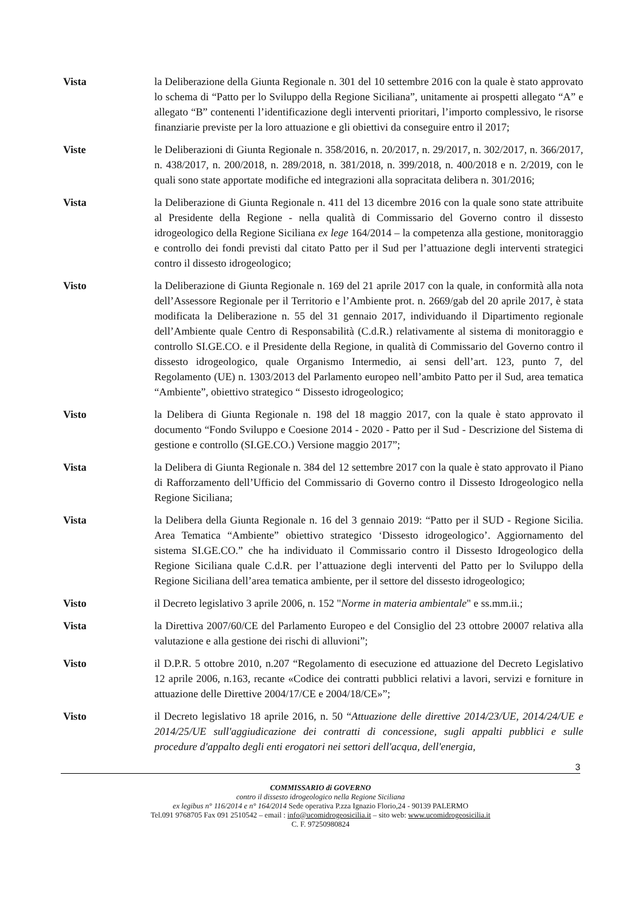Vista la Deliberazione della Giunta Regionale n. 301 del 10 settembre 2016 con la quale è stato approvato lo schema di “Patto per lo Sviluppo della Regione Siciliana”, unitamente ai prospetti allegato “A” e allegato “B” contenenti l’identificazione degli interventi prioritari, l’importo complessivo, le risorse finanziarie previste per la loro attuazione e gli obiettivi da conseguire entro il 2017;
Viste le Deliberazioni di Giunta Regionale n. 358/2016, n. 20/2017, n. 29/2017, n. 302/2017, n. 366/2017, n. 438/2017, n. 200/2018, n. 289/2018, n. 381/2018, n. 399/2018, n. 400/2018 e n. 2/2019, con le quali sono state apportate modifiche ed integrazioni alla sopracitata delibera n. 301/2016;
Vista la Deliberazione di Giunta Regionale n. 411 del 13 dicembre 2016 con la quale sono state attribuite al Presidente della Regione - nella qualità di Commissario del Governo contro il dissesto idrogeologico della Regione Siciliana ex lege 164/2014 – la competenza alla gestione, monitoraggio e controllo dei fondi previsti dal citato Patto per il Sud per l’attuazione degli interventi strategici contro il dissesto idrogeologico;
Visto la Deliberazione di Giunta Regionale n. 169 del 21 aprile 2017 con la quale, in conformità alla nota dell’Assessore Regionale per il Territorio e l’Ambiente prot. n. 2669/gab del 20 aprile 2017, è stata modificata la Deliberazione n. 55 del 31 gennaio 2017, individuando il Dipartimento regionale dell’Ambiente quale Centro di Responsabilità (C.d.R.) relativamente al sistema di monitoraggio e controllo SI.GE.CO. e il Presidente della Regione, in qualità di Commissario del Governo contro il dissesto idrogeologico, quale Organismo Intermedio, ai sensi dell’art. 123, punto 7, del Regolamento (UE) n. 1303/2013 del Parlamento europeo nell’ambito Patto per il Sud, area tematica “Ambiente”, obiettivo strategico “ Dissesto idrogeologico;
Visto la Delibera di Giunta Regionale n. 198 del 18 maggio 2017, con la quale è stato approvato il documento “Fondo Sviluppo e Coesione 2014 - 2020 - Patto per il Sud - Descrizione del Sistema di gestione e controllo (SI.GE.CO.) Versione maggio 2017”;
Vista la Delibera di Giunta Regionale n. 384 del 12 settembre 2017 con la quale è stato approvato il Piano di Rafforzamento dell’Ufficio del Commissario di Governo contro il Dissesto Idrogeologico nella Regione Siciliana;
Vista la Delibera della Giunta Regionale n. 16 del 3 gennaio 2019: “Patto per il SUD - Regione Sicilia. Area Tematica “Ambiente” obiettivo strategico ‘Dissesto idrogeologico’. Aggiornamento del sistema SI.GE.CO.” che ha individuato il Commissario contro il Dissesto Idrogeologico della Regione Siciliana quale C.d.R. per l’attuazione degli interventi del Patto per lo Sviluppo della Regione Siciliana dell’area tematica ambiente, per il settore del dissesto idrogeologico;
Visto il Decreto legislativo 3 aprile 2006, n. 152 "Norme in materia ambientale" e ss.mm.ii.;
Vista la Direttiva 2007/60/CE del Parlamento Europeo e del Consiglio del 23 ottobre 20007 relativa alla valutazione e alla gestione dei rischi di alluvioni”;
Visto il D.P.R. 5 ottobre 2010, n.207 “Regolamento di esecuzione ed attuazione del Decreto Legislativo 12 aprile 2006, n.163, recante «Codice dei contratti pubblici relativi a lavori, servizi e forniture in attuazione delle Direttive 2004/17/CE e 2004/18/CE»”;
Visto il Decreto legislativo 18 aprile 2016, n. 50 “Attuazione delle direttive 2014/23/UE, 2014/24/UE e 2014/25/UE sull'aggiudicazione dei contratti di concessione, sugli appalti pubblici e sulle procedure d'appalto degli enti erogatori nei settori dell'acqua, dell'energia,
3
COMMISSARIO di GOVERNO
contro il dissesto idrogeologico nella Regione Siciliana
ex legibus n° 116/2014 e n° 164/2014 Sede operativa P.zza Ignazio Florio,24 - 90139 PALERMO
Tel.091 9768705 Fax 091 2510542 – email : info@ucomidrogeosicilia.it – sito web: www.ucomidrogeosicilia.it
C. F. 97250980824